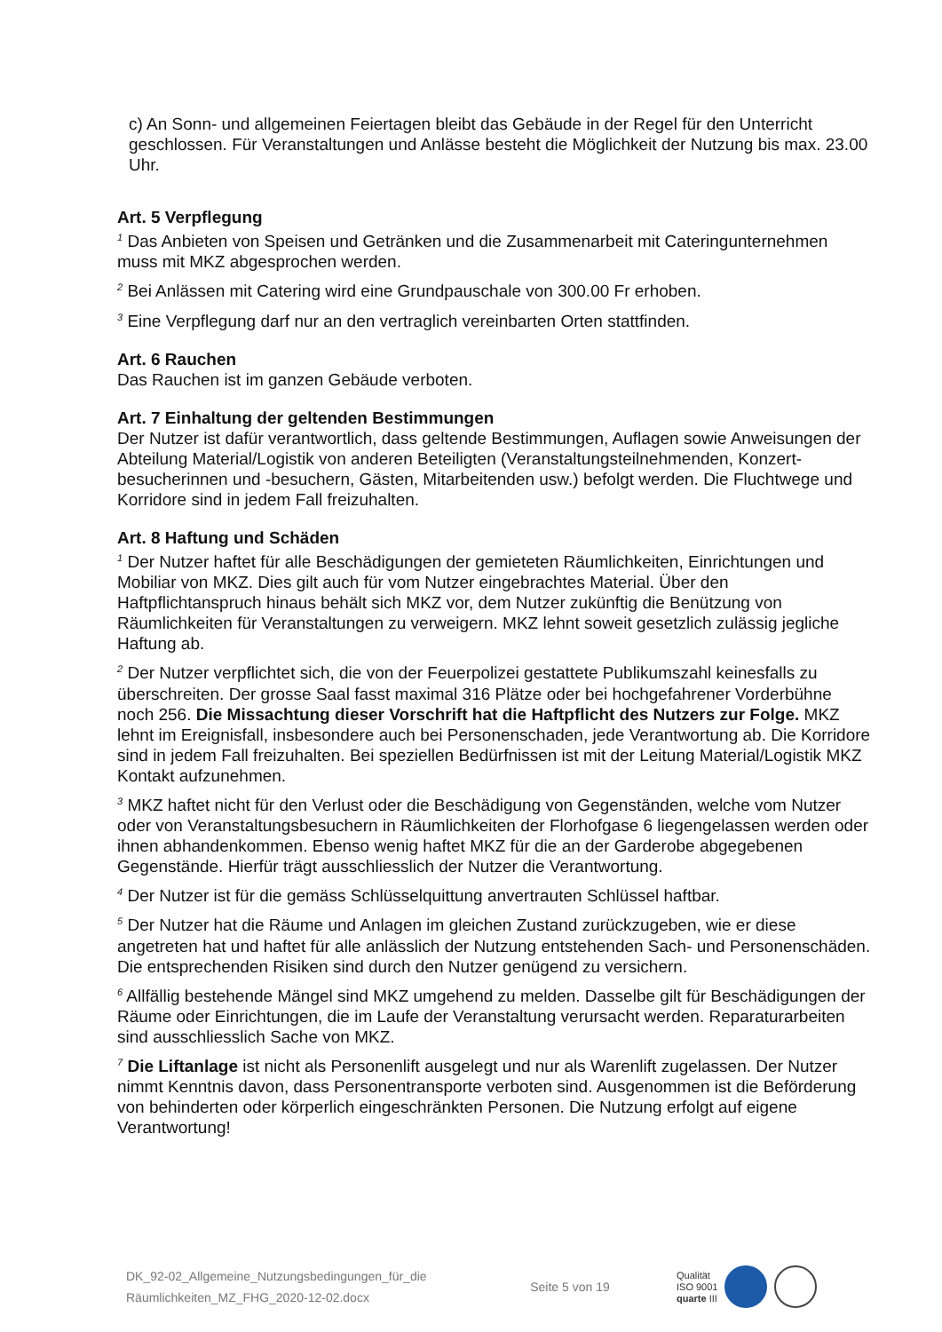c) An Sonn- und allgemeinen Feiertagen bleibt das Gebäude in der Regel für den Unterricht geschlossen. Für Veranstaltungen und Anlässe besteht die Möglichkeit der Nutzung bis max. 23.00 Uhr.
Art. 5 Verpflegung
<sup>1</sup> Das Anbieten von Speisen und Getränken und die Zusammenarbeit mit Cateringunternehmen muss mit MKZ abgesprochen werden.
<sup>2</sup> Bei Anlässen mit Catering wird eine Grundpauschale von 300.00 Fr erhoben.
<sup>3</sup> Eine Verpflegung darf nur an den vertraglich vereinbarten Orten stattfinden.
Art. 6 Rauchen
Das Rauchen ist im ganzen Gebäude verboten.
Art. 7 Einhaltung der geltenden Bestimmungen
Der Nutzer ist dafür verantwortlich, dass geltende Bestimmungen, Auflagen sowie Anweisungen der Abteilung Material/Logistik von anderen Beteiligten (Veranstaltungsteilnehmenden, Konzert­besucherinnen und -besuchern, Gästen, Mitarbeitenden usw.) befolgt werden. Die Fluchtwege und Korridore sind in jedem Fall freizuhalten.
Art. 8 Haftung und Schäden
<sup>1</sup> Der Nutzer haftet für alle Beschädigungen der gemieteten Räumlichkeiten, Einrichtungen und Mobiliar von MKZ. Dies gilt auch für vom Nutzer eingebrachtes Material. Über den Haftpflichtanspruch hinaus behält sich MKZ vor, dem Nutzer zukünftig die Benützung von Räumlichkeiten für Veranstaltungen zu verweigern. MKZ lehnt soweit gesetzlich zulässig jegliche Haftung ab.
<sup>2</sup> Der Nutzer verpflichtet sich, die von der Feuerpolizei gestattete Publikumszahl keinesfalls zu überschreiten. Der grosse Saal fasst maximal 316 Plätze oder bei hochgefahrener Vorderbühne noch 256. Die Missachtung dieser Vorschrift hat die Haftpflicht des Nutzers zur Folge. MKZ lehnt im Ereignisfall, insbesondere auch bei Personenschaden, jede Verantwortung ab. Die Korridore sind in jedem Fall freizuhalten. Bei speziellen Bedürfnissen ist mit der Leitung Material/Logistik MKZ Kontakt aufzunehmen.
<sup>3</sup> MKZ haftet nicht für den Verlust oder die Beschädigung von Gegenständen, welche vom Nutzer oder von Veranstaltungsbesuchern in Räumlichkeiten der Florhofgase 6 liegengelassen werden oder ihnen abhandenkommen. Ebenso wenig haftet MKZ für die an der Garderobe abgegebenen Gegenstände. Hierfür trägt ausschliesslich der Nutzer die Verantwortung.
<sup>4</sup> Der Nutzer ist für die gemäss Schlüsselquittung anvertrauten Schlüssel haftbar.
<sup>5</sup> Der Nutzer hat die Räume und Anlagen im gleichen Zustand zurückzugeben, wie er diese angetreten hat und haftet für alle anlässlich der Nutzung entstehenden Sach- und Personenschäden. Die entsprechenden Risiken sind durch den Nutzer genügend zu versichern.
<sup>6</sup> Allfällig bestehende Mängel sind MKZ umgehend zu melden. Dasselbe gilt für Beschädigungen der Räume oder Einrichtungen, die im Laufe der Veranstaltung verursacht werden. Reparaturarbeiten sind ausschliesslich Sache von MKZ.
<sup>7</sup> Die Liftanlage ist nicht als Personenlift ausgelegt und nur als Warenlift zugelassen. Der Nutzer nimmt Kenntnis davon, dass Personentransporte verboten sind. Ausgenommen ist die Beförderung von behinderten oder körperlich eingeschränkten Personen. Die Nutzung erfolgt auf eigene Verantwortung!
DK_92-02_Allgemeine_Nutzungsbedingungen_für_die
Räumlichkeiten_MZ_FHG_2020-12-02.docx
Seite 5 von 19
Qualität
ISO 9001
quarte III